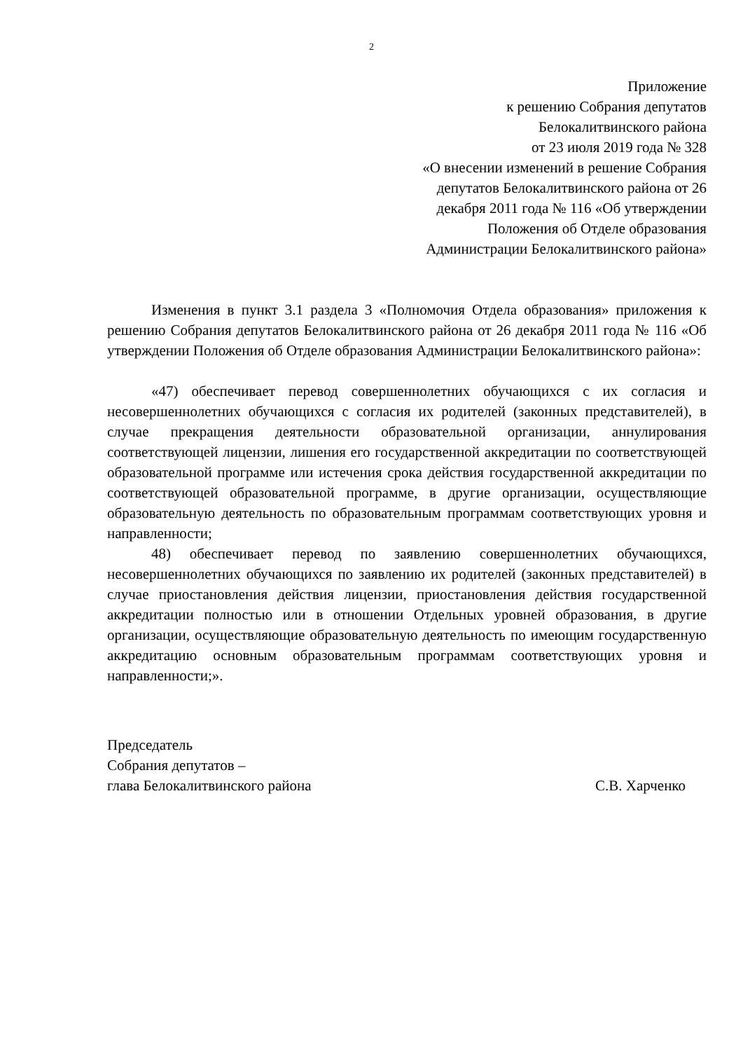2
Приложение
к решению Собрания депутатов
Белокалитвинского района
от 23 июля 2019 года № 328
«О внесении изменений в решение Собрания
депутатов Белокалитвинского района от 26
декабря 2011 года № 116 «Об утверждении
Положения об Отделе образования
Администрации Белокалитвинского района»
Изменения в пункт 3.1 раздела 3 «Полномочия Отдела образования» приложения к решению Собрания депутатов Белокалитвинского района от 26 декабря 2011 года № 116 «Об утверждении Положения об Отделе образования Администрации Белокалитвинского района»:
«47) обеспечивает перевод совершеннолетних обучающихся с их согласия и несовершеннолетних обучающихся с согласия их родителей (законных представителей), в случае прекращения деятельности образовательной организации, аннулирования соответствующей лицензии, лишения его государственной аккредитации по соответствующей образовательной программе или истечения срока действия государственной аккредитации по соответствующей образовательной программе, в другие организации, осуществляющие образовательную деятельность по образовательным программам соответствующих уровня и направленности;
48) обеспечивает перевод по заявлению совершеннолетних обучающихся, несовершеннолетних обучающихся по заявлению их родителей (законных представителей) в случае приостановления действия лицензии, приостановления действия государственной аккредитации полностью или в отношении Отдельных уровней образования, в другие организации, осуществляющие образовательную деятельность по имеющим государственную аккредитацию основным образовательным программам соответствующих уровня и направленности;».
Председатель
Собрания депутатов –
глава Белокалитвинского района С.В. Харченко